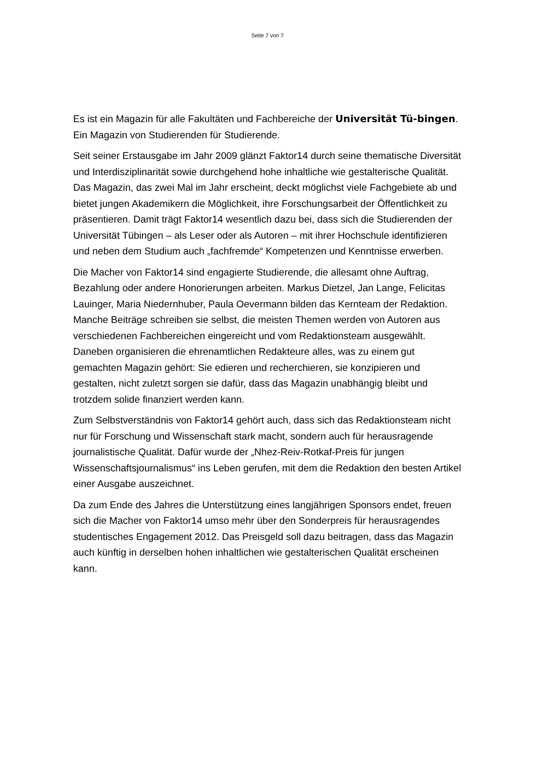Seite 7 von 7
Es ist ein Magazin für alle Fakultäten und Fachbereiche der Universität Tü-bingen. Ein Magazin von Studierenden für Studierende.
Seit seiner Erstausgabe im Jahr 2009 glänzt Faktor14 durch seine thematische Diversität und Interdisziplinarität sowie durchgehend hohe inhaltliche wie gestalterische Qualität. Das Magazin, das zwei Mal im Jahr erscheint, deckt möglichst viele Fachgebiete ab und bietet jungen Akademikern die Möglichkeit, ihre Forschungsarbeit der Öffentlichkeit zu präsentieren. Damit trägt Faktor14 wesentlich dazu bei, dass sich die Studierenden der Universität Tübingen – als Leser oder als Autoren – mit ihrer Hochschule identifizieren und neben dem Studium auch „fachfremde“ Kompetenzen und Kenntnisse erwerben.
Die Macher von Faktor14 sind engagierte Studierende, die allesamt ohne Auftrag, Bezahlung oder andere Honorierungen arbeiten. Markus Dietzel, Jan Lange, Felicitas Lauinger, Maria Niedernhuber, Paula Oevermann bilden das Kernteam der Redaktion. Manche Beiträge schreiben sie selbst, die meisten Themen werden von Autoren aus verschiedenen Fachbereichen eingereicht und vom Redaktionsteam ausgewählt. Daneben organisieren die ehrenamtlichen Redakteure alles, was zu einem gut gemachten Magazin gehört: Sie edieren und recherchieren, sie konzipieren und gestalten, nicht zuletzt sorgen sie dafür, dass das Magazin unabhängig bleibt und trotzdem solide finanziert werden kann.
Zum Selbstverständnis von Faktor14 gehört auch, dass sich das Redaktionsteam nicht nur für Forschung und Wissenschaft stark macht, sondern auch für herausragende journalistische Qualität. Dafür wurde der „Nhez-Reiv-Rotkaf-Preis für jungen Wissenschaftsjournalismus“ ins Leben gerufen, mit dem die Redaktion den besten Artikel einer Ausgabe auszeichnet.
Da zum Ende des Jahres die Unterstützung eines langjährigen Sponsors endet, freuen sich die Macher von Faktor14 umso mehr über den Sonderpreis für herausragendes studentisches Engagement 2012. Das Preisgeld soll dazu beitragen, dass das Magazin auch künftig in derselben hohen inhaltlichen wie gestalterischen Qualität erscheinen kann.